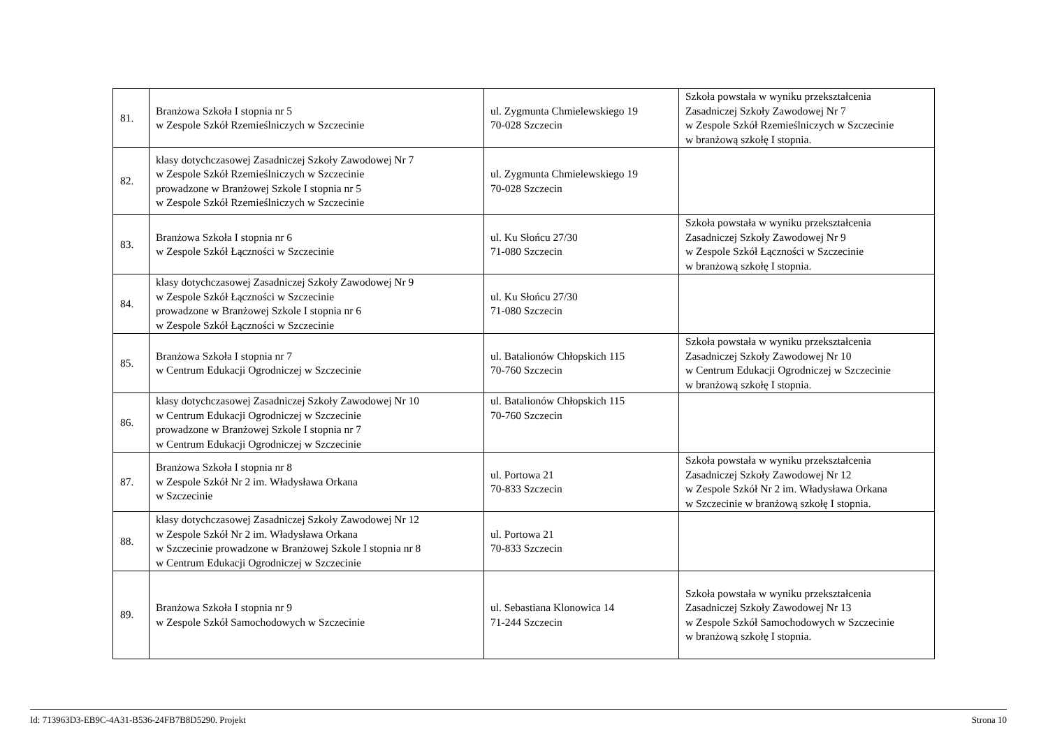| 81. | Branżowa Szkoła I stopnia nr 5 w Zespole Szkół Rzemieślniczych w Szczecinie | ul. Zygmunta Chmielewskiego 19 70-028 Szczecin | Szkoła powstała w wyniku przekształcenia Zasadniczej Szkoły Zawodowej Nr 7 w Zespole Szkół Rzemieślniczych w Szczecinie w branżową szkołę I stopnia. |
| 82. | klasy dotychczasowej Zasadniczej Szkoły Zawodowej Nr 7 w Zespole Szkół Rzemieślniczych w Szczecinie prowadzone w Branżowej Szkole I stopnia nr 5 w Zespole Szkół Rzemieślniczych w Szczecinie | ul. Zygmunta Chmielewskiego 19 70-028 Szczecin | |
| 83. | Branżowa Szkoła I stopnia nr 6 w Zespole Szkół Łączności w Szczecinie | ul. Ku Słońcu 27/30 71-080 Szczecin | Szkoła powstała w wyniku przekształcenia Zasadniczej Szkoły Zawodowej Nr 9 w Zespole Szkół Łączności w Szczecinie w branżową szkołę I stopnia. |
| 84. | klasy dotychczasowej Zasadniczej Szkoły Zawodowej Nr 9 w Zespole Szkół Łączności w Szczecinie prowadzone w Branżowej Szkole I stopnia nr 6 w Zespole Szkół Łączności w Szczecinie | ul. Ku Słońcu 27/30 71-080 Szczecin | |
| 85. | Branżowa Szkoła I stopnia nr 7 w Centrum Edukacji Ogrodniczej w Szczecinie | ul. Batalionów Chłopskich 115 70-760 Szczecin | Szkoła powstała w wyniku przekształcenia Zasadniczej Szkoły Zawodowej Nr 10 w Centrum Edukacji Ogrodniczej w Szczecinie w branżową szkołę I stopnia. |
| 86. | klasy dotychczasowej Zasadniczej Szkoły Zawodowej Nr 10 w Centrum Edukacji Ogrodniczej w Szczecinie prowadzone w Branżowej Szkole I stopnia nr 7 w Centrum Edukacji Ogrodniczej w Szczecinie | ul. Batalionów Chłopskich 115 70-760 Szczecin | |
| 87. | Branżowa Szkoła I stopnia nr 8 w Zespole Szkół Nr 2 im. Władysława Orkana w Szczecinie | ul. Portowa 21 70-833 Szczecin | Szkoła powstała w wyniku przekształcenia Zasadniczej Szkoły Zawodowej Nr 12 w Zespole Szkół Nr 2 im. Władysława Orkana w Szczecinie w branżową szkołę I stopnia. |
| 88. | klasy dotychczasowej Zasadniczej Szkoły Zawodowej Nr 12 w Zespole Szkół Nr 2 im. Władysława Orkana w Szczecinie prowadzone w Branżowej Szkole I stopnia nr 8 w Centrum Edukacji Ogrodniczej w Szczecinie | ul. Portowa 21 70-833 Szczecin | |
| 89. | Branżowa Szkoła I stopnia nr 9 w Zespole Szkół Samochodowych w Szczecinie | ul. Sebastiana Klonowica 14 71-244 Szczecin | Szkoła powstała w wyniku przekształcenia Zasadniczej Szkoły Zawodowej Nr 13 w Zespole Szkół Samochodowych w Szczecinie w branżową szkołę I stopnia. |
Id: 713963D3-EB9C-4A31-B536-24FB7B8D5290. Projekt Strona 10